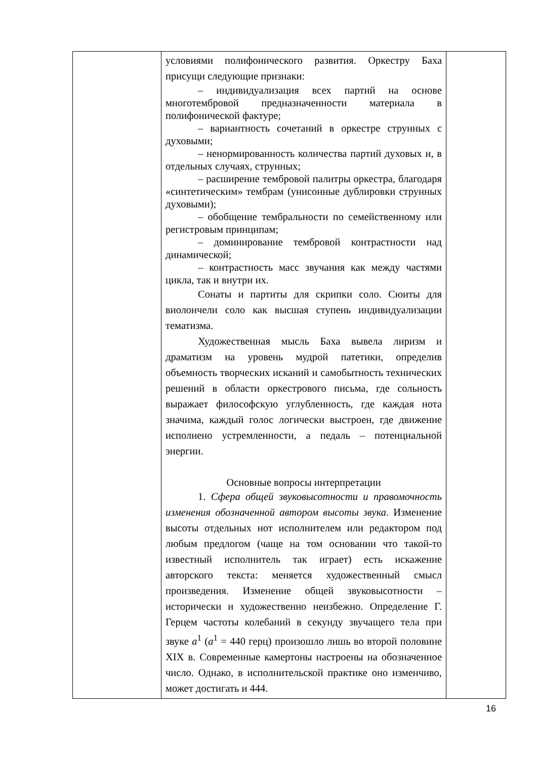| | условиями полифонического развития. Оркестру Баха присущи следующие признаки: – индивидуализация всех партий на основе многотембровой предназначенности материала в полифонической фактуре; – вариантность сочетаний в оркестре струнных с духовыми; – ненормированность количества партий духовых и, в отдельных случаях, струнных; – расширение тембровой палитры оркестра, благодаря «синтетическим» тембрам (унисонные дублировки струнных духовыми); – обобщение тембральности по семейственному или регистровым принципам; – доминирование тембровой контрастности над динамической; – контрастность масс звучания как между частями цикла, так и внутри их. Сонаты и партиты для скрипки соло. Сюиты для виолончели соло как высшая ступень индивидуализации тематизма. Художественная мысль Баха вывела лиризм и драматизм на уровень мудрой патетики, определив объемность творческих исканий и самобытность технических решений в области оркестрового письма, где сольность выражает философскую углубленность, где каждая нота значима, каждый голос логически выстроен, где движение исполнено устремленности, а педаль – потенциальной энергии. Основные вопросы интерпретации 1. Сфера общей звуковысотности и правомочность изменения обозначенной автором высоты звука . Изменение высоты отдельных нот исполнителем или редактором под любым предлогом (чаще на том основании что такой-то известный исполнитель так играет) есть искажение авторского текста: меняется художественный смысл произведения. Изменение общей звуковысотности – исторически и художественно неизбежно. Определение Г. Герцем частоты колебаний в секунду звучащего тела при звуке a<sup>1</sup> ( a<sup>1</sup> = 440 герц) произошло лишь во второй половине XIX в. Современные камертоны настроены на обозначенное число. Однако, в исполнительской практике оно изменчиво, может достигать и 444. | |
16